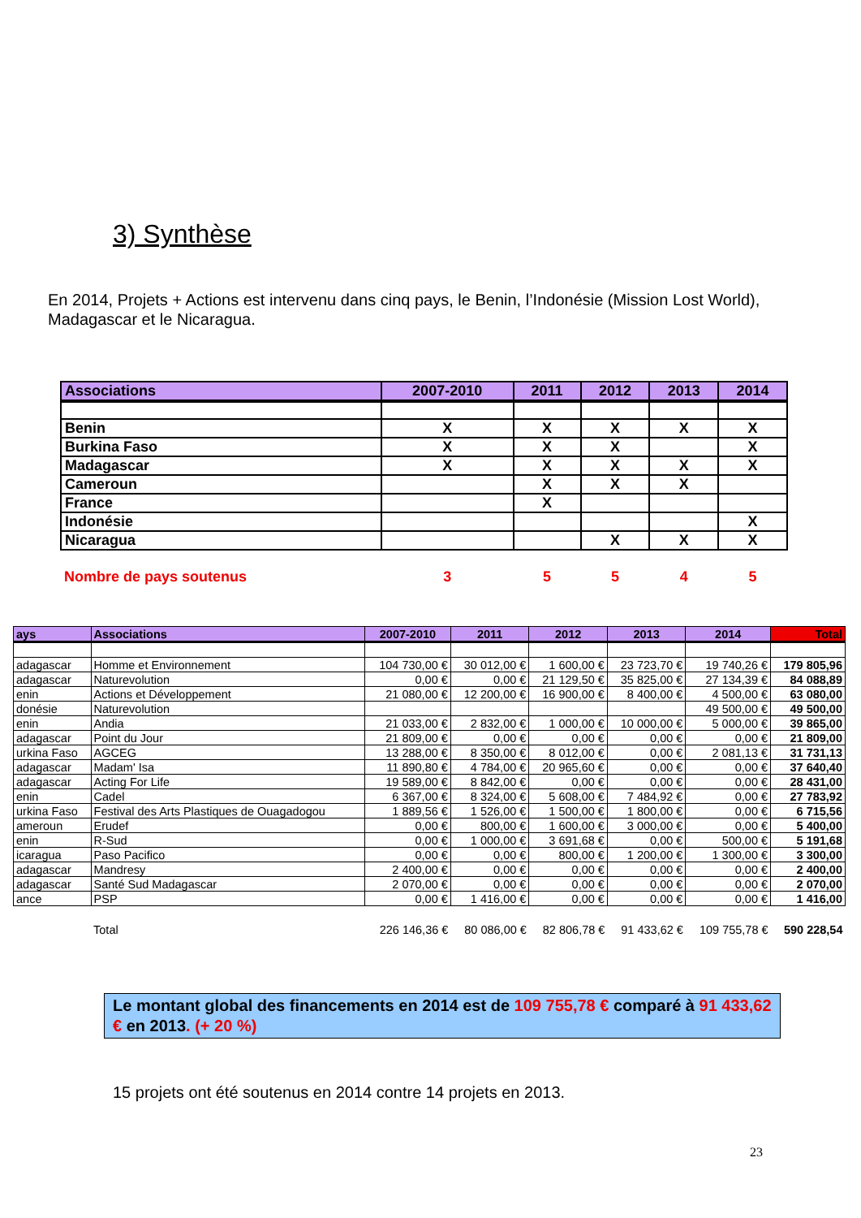3) Synthèse
En 2014, Projets + Actions est intervenu dans cinq pays, le Benin, l’Indonésie (Mission Lost World), Madagascar et le Nicaragua.
| Associations | 2007-2010 | 2011 | 2012 | 2013 | 2014 |
| --- | --- | --- | --- | --- | --- |
| Benin | X | X | X | X | X |
| Burkina Faso | X | X | X | | X |
| Madagascar | X | X | X | X | X |
| Cameroun | | X | X | X | |
| France | | X | | | |
| Indonésie | | | | | X |
| Nicaragua | | | X | X | X |
| Nombre de pays soutenus | 3 | 5 | 5 | 4 | 5 |
| ays | Associations | 2007-2010 | 2011 | 2012 | 2013 | 2014 | Total |
| --- | --- | --- | --- | --- | --- | --- | --- |
| adagascar | Homme et Environnement | 104 730,00 € | 30 012,00 € | 1 600,00 € | 23 723,70 € | 19 740,26 € | 179 805,96 |
| adagascar | Naturevolution | 0,00 € | 0,00 € | 21 129,50 € | 35 825,00 € | 27 134,39 € | 84 088,89 |
| enin | Actions et Développement | 21 080,00 € | 12 200,00 € | 16 900,00 € | 8 400,00 € | 4 500,00 € | 63 080,00 |
| donésie | Naturevolution | | | | | 49 500,00 € | 49 500,00 |
| enin | Andia | 21 033,00 € | 2 832,00 € | 1 000,00 € | 10 000,00 € | 5 000,00 € | 39 865,00 |
| adagascar | Point du Jour | 21 809,00 € | 0,00 € | 0,00 € | 0,00 € | 0,00 € | 21 809,00 |
| urkina Faso | AGCEG | 13 288,00 € | 8 350,00 € | 8 012,00 € | 0,00 € | 2 081,13 € | 31 731,13 |
| adagascar | Madam' Isa | 11 890,80 € | 4 784,00 € | 20 965,60 € | 0,00 € | 0,00 € | 37 640,40 |
| adagascar | Acting For Life | 19 589,00 € | 8 842,00 € | 0,00 € | 0,00 € | 0,00 € | 28 431,00 |
| enin | Cadel | 6 367,00 € | 8 324,00 € | 5 608,00 € | 7 484,92 € | 0,00 € | 27 783,92 |
| urkina Faso | Festival des Arts Plastiques de Ouagadogou | 1 889,56 € | 1 526,00 € | 1 500,00 € | 1 800,00 € | 0,00 € | 6 715,56 |
| ameroun | Erudef | 0,00 € | 800,00 € | 1 600,00 € | 3 000,00 € | 0,00 € | 5 400,00 |
| enin | R-Sud | 0,00 € | 1 000,00 € | 3 691,68 € | 0,00 € | 500,00 € | 5 191,68 |
| icaragua | Paso Pacifico | 0,00 € | 0,00 € | 800,00 € | 1 200,00 € | 1 300,00 € | 3 300,00 |
| adagascar | Mandresy | 2 400,00 € | 0,00 € | 0,00 € | 0,00 € | 0,00 € | 2 400,00 |
| adagascar | Santé Sud Madagascar | 2 070,00 € | 0,00 € | 0,00 € | 0,00 € | 0,00 € | 2 070,00 |
| ance | PSP | 0,00 € | 1 416,00 € | 0,00 € | 0,00 € | 0,00 € | 1 416,00 |
| | Total | 226 146,36 € | 80 086,00 € | 82 806,78 € | 91 433,62 € | 109 755,78 € | 590 228,54 |
Le montant global des financements en 2014 est de 109 755,78 € comparé à 91 433,62 € en 2013. (+ 20 %)
15 projets ont été soutenus en 2014 contre 14 projets en 2013.
23